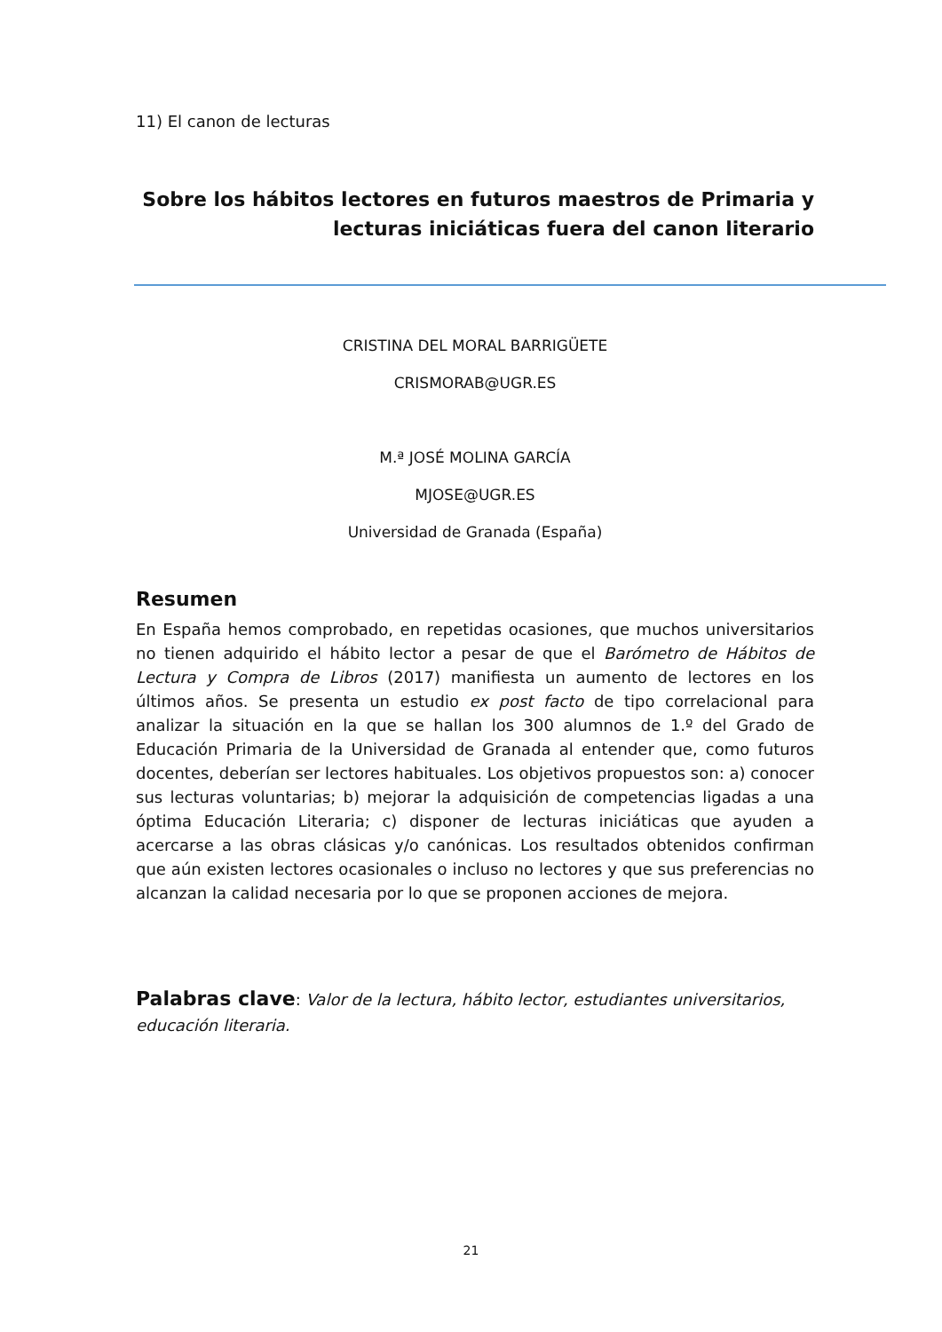11) El canon de lecturas
Sobre los hábitos lectores en futuros maestros de Primaria y lecturas iniciáticas fuera del canon literario
CRISTINA DEL MORAL BARRIGÜETE
CRISMORAB@UGR.ES
M.ª JOSÉ MOLINA GARCÍA
MJOSE@UGR.ES
Universidad de Granada (España)
Resumen
En España hemos comprobado, en repetidas ocasiones, que muchos universitarios no tienen adquirido el hábito lector a pesar de que el Barómetro de Hábitos de Lectura y Compra de Libros (2017) manifiesta un aumento de lectores en los últimos años. Se presenta un estudio ex post facto de tipo correlacional para analizar la situación en la que se hallan los 300 alumnos de 1.º del Grado de Educación Primaria de la Universidad de Granada al entender que, como futuros docentes, deberían ser lectores habituales. Los objetivos propuestos son: a) conocer sus lecturas voluntarias; b) mejorar la adquisición de competencias ligadas a una óptima Educación Literaria; c) disponer de lecturas iniciáticas que ayuden a acercarse a las obras clásicas y/o canónicas. Los resultados obtenidos confirman que aún existen lectores ocasionales o incluso no lectores y que sus preferencias no alcanzan la calidad necesaria por lo que se proponen acciones de mejora.
Palabras clave: Valor de la lectura, hábito lector, estudiantes universitarios, educación literaria.
21